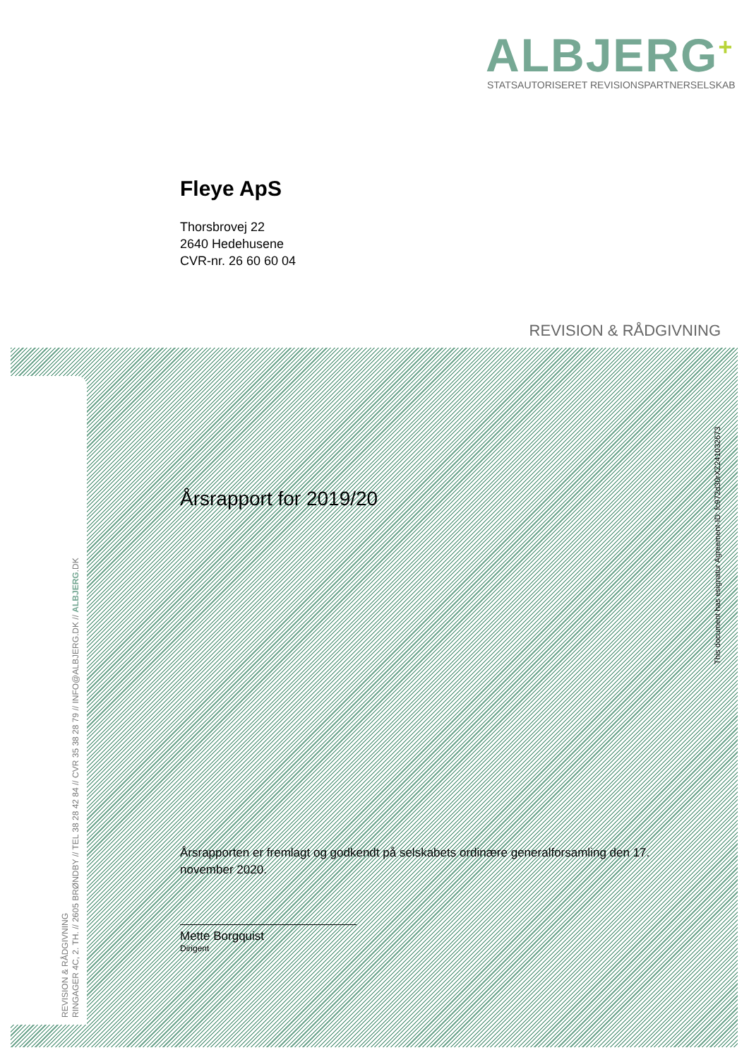ALBJERG<sup>+</sup>
STATSAUTORISERET REVISIONSPARTNERSELSKAB
Fleye ApS
Thorsbrovej 22
2640 Hedehusene
CVR-nr. 26 60 60 04
REVISION & RÅDGIVNING
Årsrapport for 2019/20
This document has esignatur Agreement-ID: fc972d30rXZ241032673
REVISION & RÅDGIVNING
RINGAGER 4C, 2. TH. // 2605 BRØNDBY // TEL 38 28 42 84 // CVR 35 38 28 79 // INFO@ALBJERG.DK // ALBJERG.DK
Årsrapporten er fremlagt og godkendt på selskabets ordinære generalforsamling den 17. november 2020.
Mette Borgquist
Dirigent